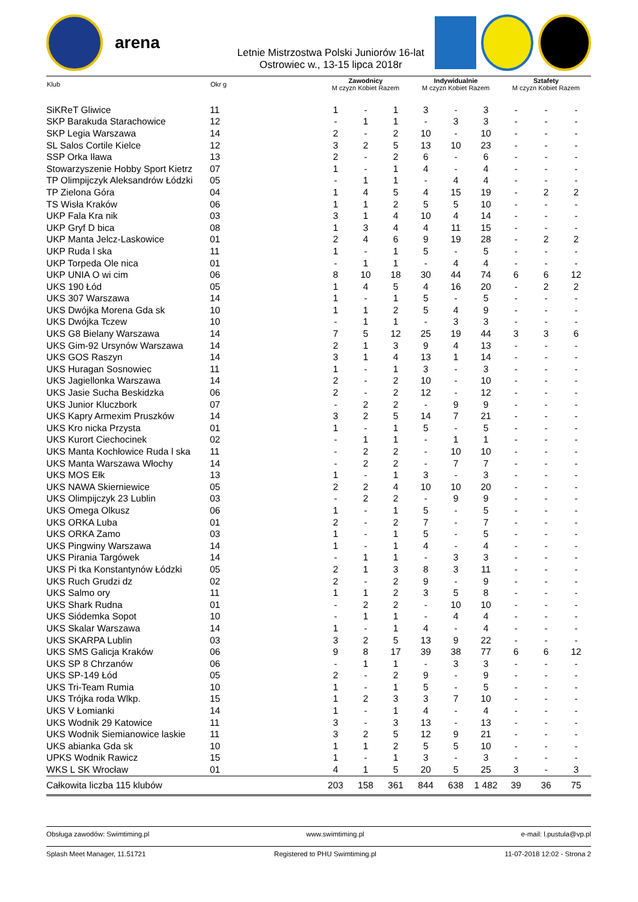arena
Letnie Mistrzostwa Polski Juniorów 16-lat
Ostrowiec w., 13-15 lipca 2018r
| Klub | Okr g | Zawodnicy M czyzn Kobiet Razem | | | Indywidualnie M czyzn Kobiet Razem | | | Sztafety M czyzn Kobiet Razem | | |
| --- | --- | --- | --- | --- | --- | --- | --- | --- | --- | --- |
| SiKReT Gliwice | 11 | 1 | - | 1 | 3 | - | 3 | - | - | - |
| SKP Barakuda Starachowice | 12 | - | 1 | 1 | - | 3 | 3 | - | - | - |
| SKP Legia Warszawa | 14 | 2 | - | 2 | 10 | - | 10 | - | - | - |
| SL Salos Cortile Kielce | 12 | 3 | 2 | 5 | 13 | 10 | 23 | - | - | - |
| SSP Orka Iława | 13 | 2 | - | 2 | 6 | - | 6 | - | - | - |
| Stowarzyszenie Hobby Sport Kietrz | 07 | 1 | - | 1 | 4 | - | 4 | - | - | - |
| TP Olimpijczyk Aleksandrów Łódzki | 05 | - | 1 | 1 | - | 4 | 4 | - | - | - |
| TP Zielona Góra | 04 | 1 | 4 | 5 | 4 | 15 | 19 | - | 2 | 2 |
| TS Wisła Kraków | 06 | 1 | 1 | 2 | 5 | 5 | 10 | - | - | - |
| UKP Fala Kra nik | 03 | 3 | 1 | 4 | 10 | 4 | 14 | - | - | - |
| UKP Gryf D bica | 08 | 1 | 3 | 4 | 4 | 11 | 15 | - | - | - |
| UKP Manta Jelcz-Laskowice | 01 | 2 | 4 | 6 | 9 | 19 | 28 | - | 2 | 2 |
| UKP Ruda l ska | 11 | 1 | - | 1 | 5 | - | 5 | - | - | - |
| UKP Torpeda Ole nica | 01 | - | 1 | 1 | - | 4 | 4 | - | - | - |
| UKP UNIA O wi cim | 06 | 8 | 10 | 18 | 30 | 44 | 74 | 6 | 6 | 12 |
| UKS 190 Łód | 05 | 1 | 4 | 5 | 4 | 16 | 20 | - | 2 | 2 |
| UKS 307 Warszawa | 14 | 1 | - | 1 | 5 | - | 5 | - | - | - |
| UKS Dwójka Morena Gda sk | 10 | 1 | 1 | 2 | 5 | 4 | 9 | - | - | - |
| UKS Dwójka Tczew | 10 | - | 1 | 1 | - | 3 | 3 | - | - | - |
| UKS G8 Bielany Warszawa | 14 | 7 | 5 | 12 | 25 | 19 | 44 | 3 | 3 | 6 |
| UKS Gim-92 Ursynów Warszawa | 14 | 2 | 1 | 3 | 9 | 4 | 13 | - | - | - |
| UKS GOS Raszyn | 14 | 3 | 1 | 4 | 13 | 1 | 14 | - | - | - |
| UKS Huragan Sosnowiec | 11 | 1 | - | 1 | 3 | - | 3 | - | - | - |
| UKS Jagiellonka Warszawa | 14 | 2 | - | 2 | 10 | - | 10 | - | - | - |
| UKS Jasie Sucha Beskidzka | 06 | 2 | - | 2 | 12 | - | 12 | - | - | - |
| UKS Junior Kluczbork | 07 | - | 2 | 2 | - | 9 | 9 | - | - | - |
| UKS Kapry Armexim Pruszków | 14 | 3 | 2 | 5 | 14 | 7 | 21 | - | - | - |
| UKS Kro nicka Przysta | 01 | 1 | - | 1 | 5 | - | 5 | - | - | - |
| UKS Kurort Ciechocinek | 02 | - | 1 | 1 | - | 1 | 1 | - | - | - |
| UKS Manta Kochłowice Ruda l ska | 11 | - | 2 | 2 | - | 10 | 10 | - | - | - |
| UKS Manta Warszawa Włochy | 14 | - | 2 | 2 | - | 7 | 7 | - | - | - |
| UKS MOS Ełk | 13 | 1 | - | 1 | 3 | - | 3 | - | - | - |
| UKS NAWA Skierniewice | 05 | 2 | 2 | 4 | 10 | 10 | 20 | - | - | - |
| UKS Olimpijczyk 23 Lublin | 03 | - | 2 | 2 | - | 9 | 9 | - | - | - |
| UKS Omega Olkusz | 06 | 1 | - | 1 | 5 | - | 5 | - | - | - |
| UKS ORKA Luba | 01 | 2 | - | 2 | 7 | - | 7 | - | - | - |
| UKS ORKA Zamo | 03 | 1 | - | 1 | 5 | - | 5 | - | - | - |
| UKS Pingwiny Warszawa | 14 | 1 | - | 1 | 4 | - | 4 | - | - | - |
| UKS Pirania Targówek | 14 | - | 1 | 1 | - | 3 | 3 | - | - | - |
| UKS Pi tka Konstantynów Łódzki | 05 | 2 | 1 | 3 | 8 | 3 | 11 | - | - | - |
| UKS Ruch Grudzi dz | 02 | 2 | - | 2 | 9 | - | 9 | - | - | - |
| UKS Salmo ory | 11 | 1 | 1 | 2 | 3 | 5 | 8 | - | - | - |
| UKS Shark Rudna | 01 | - | 2 | 2 | - | 10 | 10 | - | - | - |
| UKS Siódemka Sopot | 10 | - | 1 | 1 | - | 4 | 4 | - | - | - |
| UKS Skalar Warszawa | 14 | 1 | - | 1 | 4 | - | 4 | - | - | - |
| UKS SKARPA Lublin | 03 | 3 | 2 | 5 | 13 | 9 | 22 | - | - | - |
| UKS SMS Galicja Kraków | 06 | 9 | 8 | 17 | 39 | 38 | 77 | 6 | 6 | 12 |
| UKS SP 8 Chrzanów | 06 | - | 1 | 1 | - | 3 | 3 | - | - | - |
| UKS SP-149 Łód | 05 | 2 | - | 2 | 9 | - | 9 | - | - | - |
| UKS Tri-Team Rumia | 10 | 1 | - | 1 | 5 | - | 5 | - | - | - |
| UKS Trójka roda Wlkp. | 15 | 1 | 2 | 3 | 3 | 7 | 10 | - | - | - |
| UKS V Łomianki | 14 | 1 | - | 1 | 4 | - | 4 | - | - | - |
| UKS Wodnik 29 Katowice | 11 | 3 | - | 3 | 13 | - | 13 | - | - | - |
| UKS Wodnik Siemianowice laskie | 11 | 3 | 2 | 5 | 12 | 9 | 21 | - | - | - |
| UKS abianka Gda sk | 10 | 1 | 1 | 2 | 5 | 5 | 10 | - | - | - |
| UPKS Wodnik Rawicz | 15 | 1 | - | 1 | 3 | - | 3 | - | - | - |
| WKS L SK Wrocław | 01 | 4 | 1 | 5 | 20 | 5 | 25 | 3 | - | 3 |
| Całkowita liczba 115 klubów | | 203 | 158 | 361 | 844 | 638 | 1 482 | 39 | 36 | 75 |
Obsługa zawodów: Swimtiming.pl www.swimtiming.pl e-mail: l.pustula@vp.pl
Splash Meet Manager, 11.51721 Registered to PHU Swimtiming.pl 11-07-2018 12:02 - Strona 2